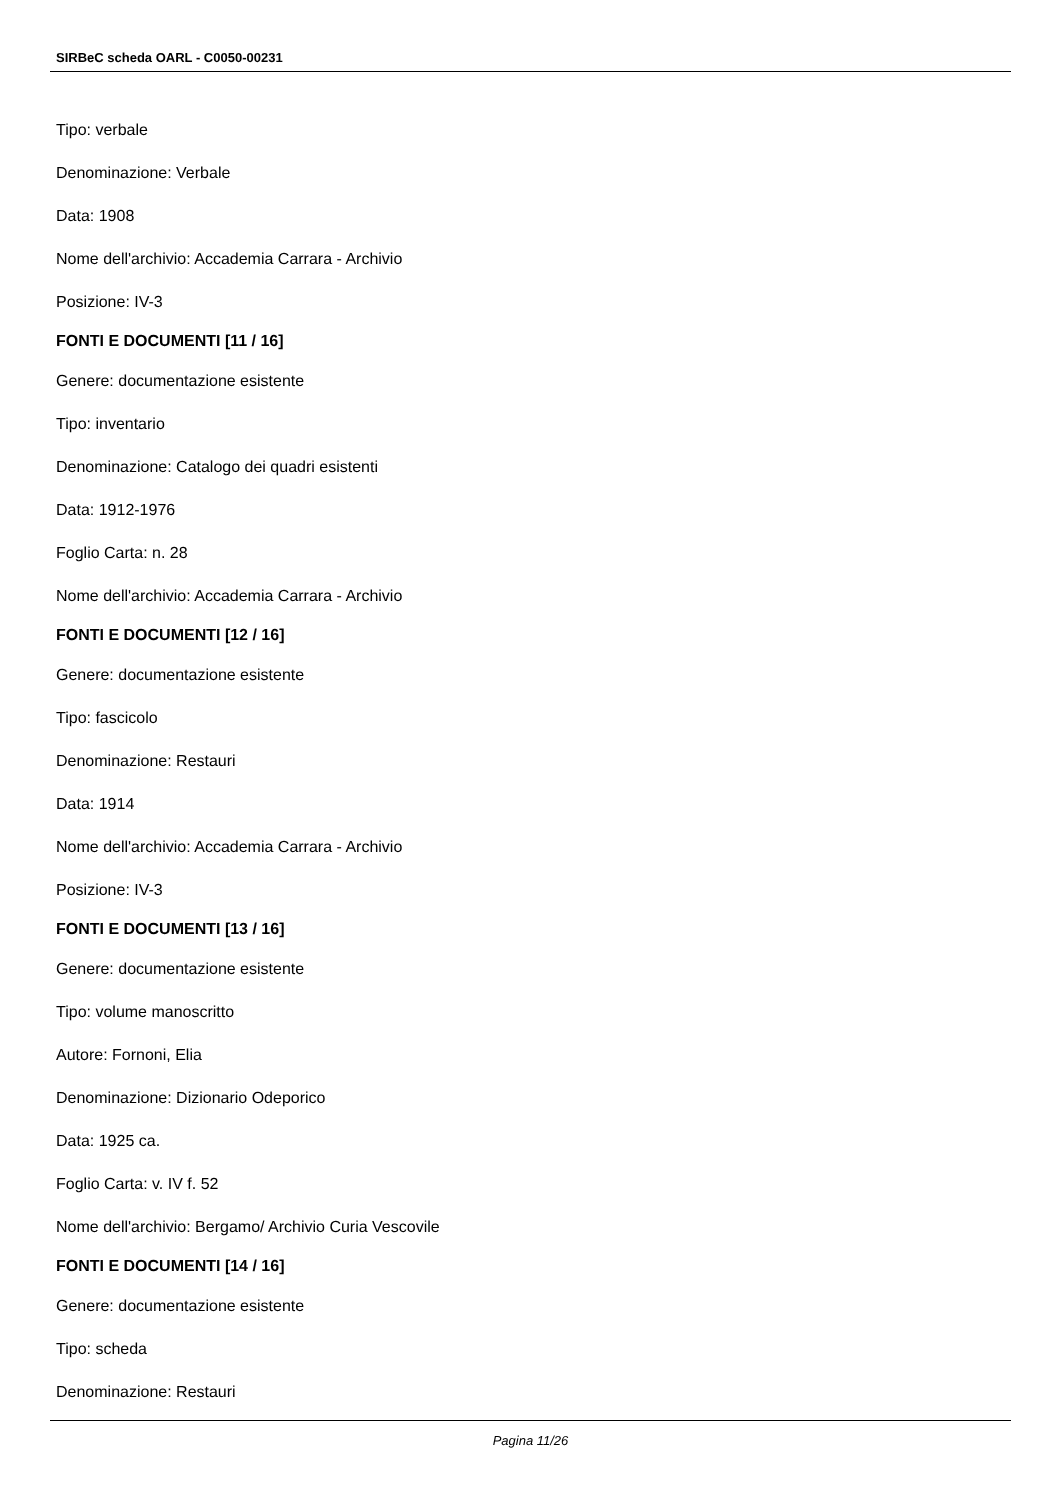SIRBeC scheda OARL - C0050-00231
Tipo: verbale
Denominazione: Verbale
Data: 1908
Nome dell'archivio: Accademia Carrara - Archivio
Posizione: IV-3
FONTI E DOCUMENTI [11 / 16]
Genere: documentazione esistente
Tipo: inventario
Denominazione: Catalogo dei quadri esistenti
Data: 1912-1976
Foglio Carta: n. 28
Nome dell'archivio: Accademia Carrara - Archivio
FONTI E DOCUMENTI [12 / 16]
Genere: documentazione esistente
Tipo: fascicolo
Denominazione: Restauri
Data: 1914
Nome dell'archivio: Accademia Carrara - Archivio
Posizione: IV-3
FONTI E DOCUMENTI [13 / 16]
Genere: documentazione esistente
Tipo: volume manoscritto
Autore: Fornoni, Elia
Denominazione: Dizionario Odeporico
Data: 1925 ca.
Foglio Carta: v. IV f. 52
Nome dell'archivio: Bergamo/ Archivio Curia Vescovile
FONTI E DOCUMENTI [14 / 16]
Genere: documentazione esistente
Tipo: scheda
Denominazione: Restauri
Pagina 11/26